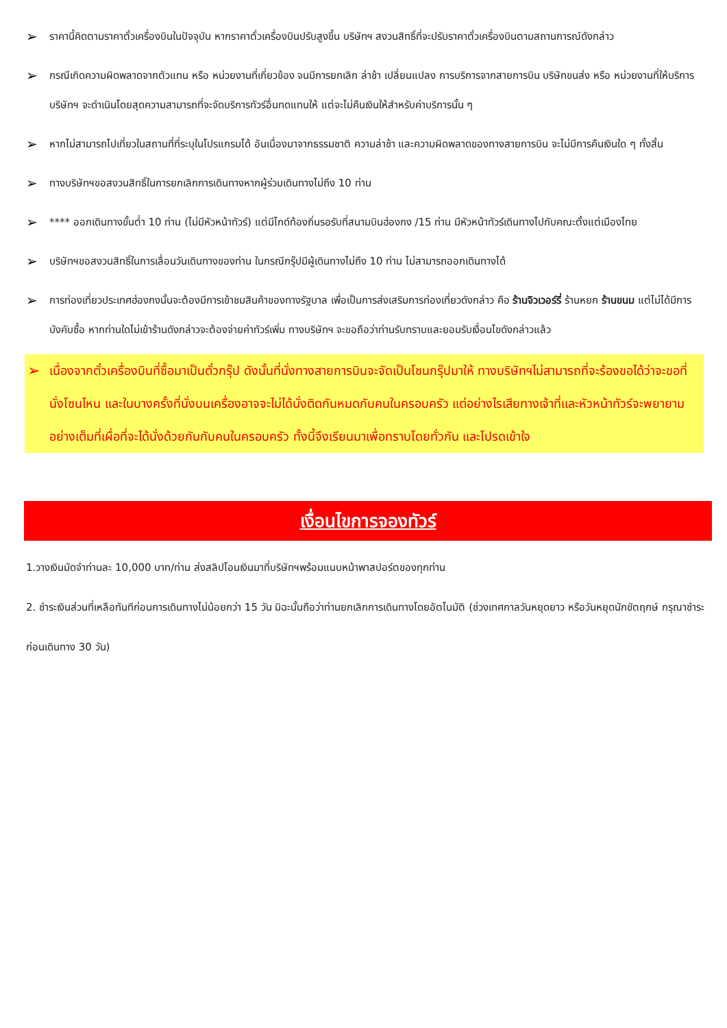➢ ราคานี้คิดตามราคาตั๋วเครื่องบินในปัจจุบัน หากราคาตั๋วเครื่องบินปรับสูงขึ้น บริษัทฯ สงวนสิทธิ์ที่จะปรับราคาตั๋วเครื่องบินตามสถานการณ์ดังกล่าว
➢ กรณีเกิดความผิดพลาดจากตัวแทน หรือ หน่วยงานที่เกี่ยวข้อง จนมีการยกเลิก ล่าช้า เปลี่ยนแปลง การบริการจากสายการบิน บริษัทขนส่ง หรือ หน่วยงานที่ให้บริการ บริษัทฯ จะดำเนินโดยสุดความสามารถที่จะจัดบริการทัวร์อื่นทดแทนให้ แต่จะไม่คืนเงินให้สำหรับค่าบริการนั้น ๆ
➢ หากไม่สามารถไปเที่ยวในสถานที่ที่ระบุในโปรแกรมได้ อันเนื่องมาจากธรรมชาติ ความล่าช้า และความผิดพลาดของทางสายการบิน จะไม่มีการคืนเงินใด ๆ ทั้งสิ้น
➢ ทางบริษัทฯขอสงวนสิทธิ์ในการยกเลิกการเดินทางหากผู้ร่วมเดินทางไม่ถึง 10 ท่าน
➢ **** ออกเดินทางขั้นต่ำ 10 ท่าน (ไม่มีหัวหน้าทัวร์) แต่มีไกด์ท้องถิ่นรอรับที่สนามบินฮ่องกง /15 ท่าน มีหัวหน้าทัวร์เดินทางไปกับคณะตั้งแต่เมืองไทย
➢ บริษัทฯขอสงวนสิทธิ์ในการเลื่อนวันเดินทางของท่าน ในกรณีกรุ๊ปมีผู้เดินทางไม่ถึง 10 ท่าน ไม่สามารถออกเดินทางได้
➢ การท่องเที่ยวประเทศฮ่องกงนั้นจะต้องมีการเข้าชมสินค้าของทางรัฐบาล เพื่อเป็นการส่งเสริมการท่องเที่ยวดังกล่าว คือ ร้านจิวเวอร์รี่ ร้านหยก ร้านขนม แต่ไม่ได้มีการบังคับซื้อ หากท่านใดไม่เข้าร้านดังกล่าวจะต้องจ่ายค่าทัวร์เพิ่ม ทางบริษัทฯ จะขอถือว่าท่านรับทราบและยอมรับเงื่อนไขดังกล่าวแล้ว
➢ เนื่องจากตั๋วเครื่องบินที่ซื้อมาเป็นตั๋วกรุ๊ป ดังนั้นที่นั่งทางสายการบินจะจัดเป็นโซนกรุ๊ปมาให้ ทางบริษัทฯไม่สามารถที่จะร้องขอได้ว่าจะขอที่นั่งโซนไหน และในบางครั้งที่นั่งบนเครื่องอาจจะไม่ได้นั่งติดกันหมดกับคนในครอบครัว แต่อย่างไรเสียทางเจ้าที่และหัวหน้าทัวร์จะพยายามอย่างเต็มที่เผื่อที่จะได้นั่งด้วยกันกับคนในครอบครัว ทั้งนี้จึงเรียนมาเพื่อทราบโดยทั่วกัน และโปรดเข้าใจ
เงื่อนไขการจองทัวร์
1.วางเงินมัดจำท่านละ 10,000 บาท/ท่าน ส่งสลิปโอนเงินมาที่บริษัทฯพร้อมแนบหน้าพาสปอร์ตของทุกท่าน
2. ชำระเงินส่วนที่เหลือทันทีก่อนการเดินทางไม่น้อยกว่า 15 วัน มิฉะนั้นถือว่าท่านยกเลิกการเดินทางโดยอัตโนมัติ (ช่วงเทศกาลวันหยุดยาว หรือวันหยุดนักขัตฤกษ์ กรุณาชำระก่อนเดินทาง 30 วัน)